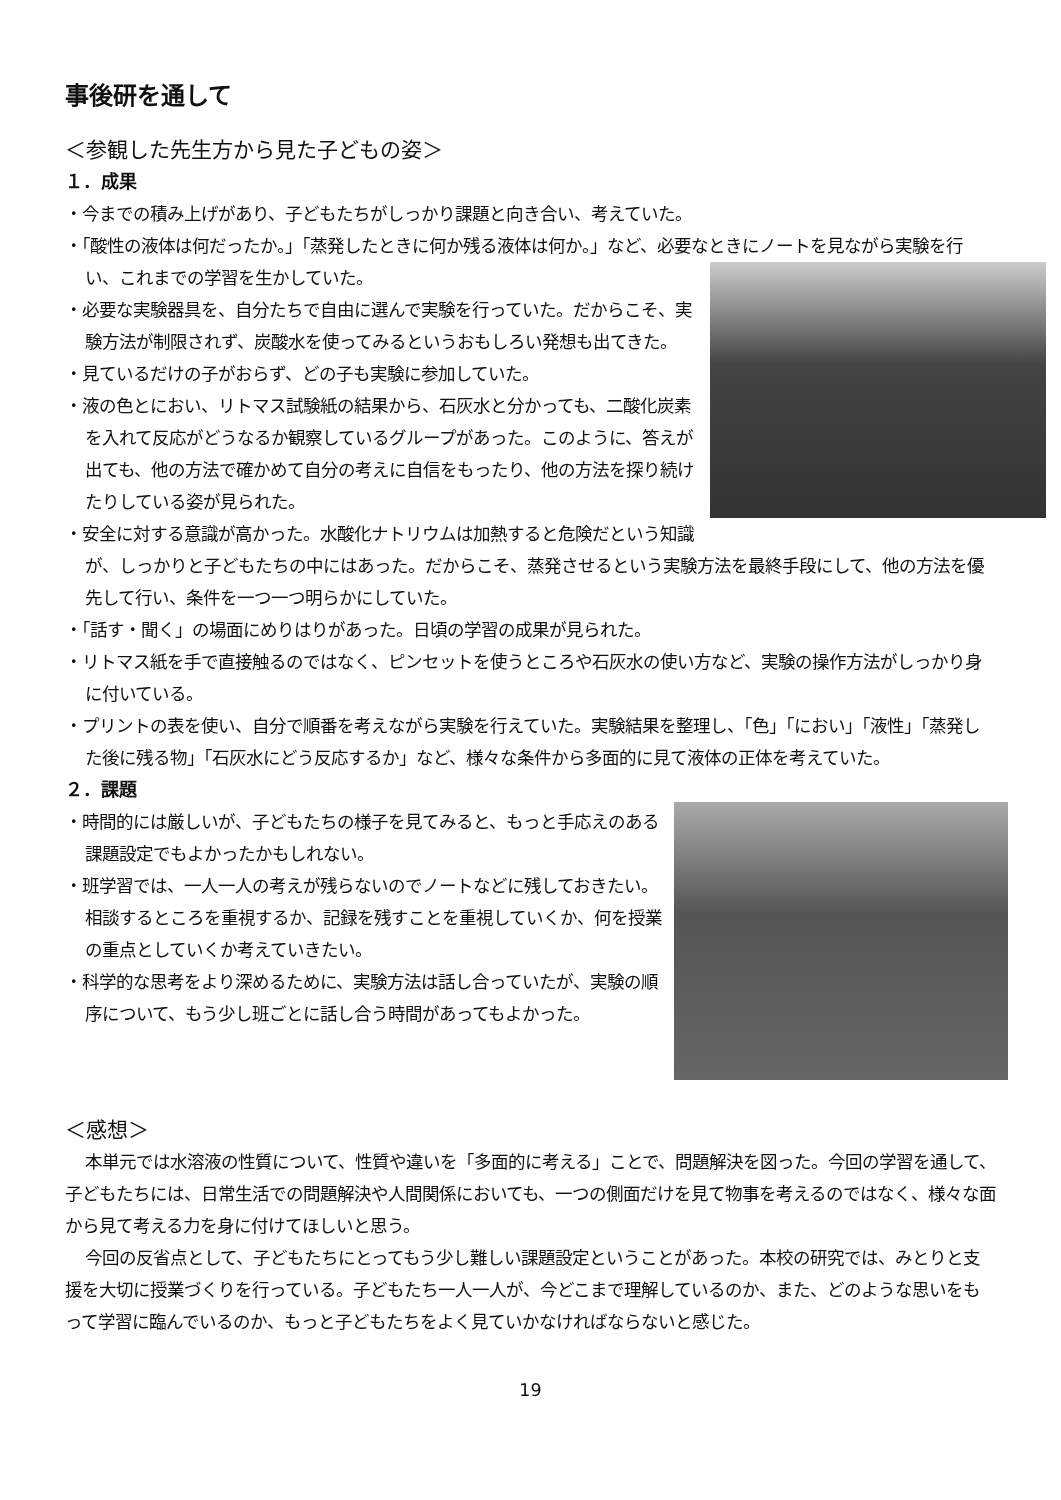事後研を通して
＜参観した先生方から見た子どもの姿＞
１．成果
・今までの積み上げがあり、子どもたちがしっかり課題と向き合い、考えていた。
・「酸性の液体は何だったか。」「蒸発したときに何か残る液体は何か。」など、必要なときにノートを見ながら実験を行い、これまでの学習を生かしていた。
・必要な実験器具を、自分たちで自由に選んで実験を行っていた。だからこそ、実験方法が制限されず、炭酸水を使ってみるというおもしろい発想も出てきた。
・見ているだけの子がおらず、どの子も実験に参加していた。
・液の色とにおい、リトマス試験紙の結果から、石灰水と分かっても、二酸化炭素を入れて反応がどうなるか観察しているグループがあった。このように、答えが出ても、他の方法で確かめて自分の考えに自信をもったり、他の方法を探り続けたりしている姿が見られた。
・安全に対する意識が高かった。水酸化ナトリウムは加熱すると危険だという知識が、しっかりと子どもたちの中にはあった。だからこそ、蒸発させるという実験方法を最終手段にして、他の方法を優先して行い、条件を一つ一つ明らかにしていた。
・「話す・聞く」の場面にめりはりがあった。日頃の学習の成果が見られた。
・リトマス紙を手で直接触るのではなく、ピンセットを使うところや石灰水の使い方など、実験の操作方法がしっかり身に付いている。
・プリントの表を使い、自分で順番を考えながら実験を行えていた。実験結果を整理し、「色」「におい」「液性」「蒸発した後に残る物」「石灰水にどう反応するか」など、様々な条件から多面的に見て液体の正体を考えていた。
２．課題
・時間的には厳しいが、子どもたちの様子を見てみると、もっと手応えのある課題設定でもよかったかもしれない。
・班学習では、一人一人の考えが残らないのでノートなどに残しておきたい。相談するところを重視するか、記録を残すことを重視していくか、何を授業の重点としていくか考えていきたい。
・科学的な思考をより深めるために、実験方法は話し合っていたが、実験の順序について、もう少し班ごとに話し合う時間があってもよかった。
＜感想＞
本単元では水溶液の性質について、性質や違いを「多面的に考える」ことで、問題解決を図った。今回の学習を通して、子どもたちには、日常生活での問題解決や人間関係においても、一つの側面だけを見て物事を考えるのではなく、様々な面から見て考える力を身に付けてほしいと思う。
今回の反省点として、子どもたちにとってもう少し難しい課題設定ということがあった。本校の研究では、みとりと支援を大切に授業づくりを行っている。子どもたち一人一人が、今どこまで理解しているのか、また、どのような思いをもって学習に臨んでいるのか、もっと子どもたちをよく見ていかなければならないと感じた。
19